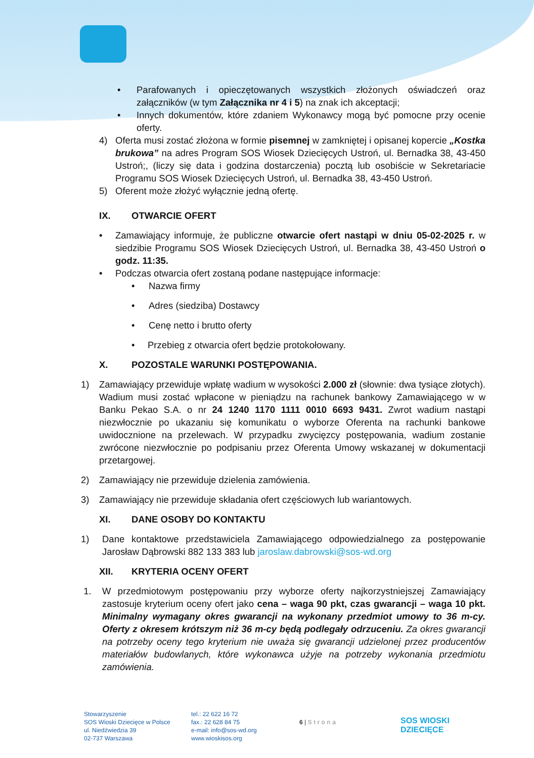• Parafowanych i opieczętowanych wszystkich złożonych oświadczeń oraz załączników (w tym Załącznika nr 4 i 5) na znak ich akceptacji;
• Innych dokumentów, które zdaniem Wykonawcy mogą być pomocne przy ocenie oferty.
4) Oferta musi zostać złożona w formie pisemnej w zamkniętej i opisanej kopercie „Kostka brukowa” na adres Program SOS Wiosek Dziecięcych Ustroń, ul. Bernadka 38, 43-450 Ustroń;, (liczy się data i godzina dostarczenia) pocztą lub osobiście w Sekretariacie Programu SOS Wiosek Dziecięcych Ustroń, ul. Bernadka 38, 43-450 Ustroń.
5) Oferent może złożyć wyłącznie jedną ofertę.
IX. OTWARCIE OFERT
• Zamawiający informuje, że publiczne otwarcie ofert nastąpi w dniu 05-02-2025 r. w siedzibie Programu SOS Wiosek Dziecięcych Ustroń, ul. Bernadka 38, 43-450 Ustroń o godz. 11:35.
• Podczas otwarcia ofert zostaną podane następujące informacje:
• Nazwa firmy
• Adres (siedziba) Dostawcy
• Cenę netto i brutto oferty
• Przebieg z otwarcia ofert będzie protokołowany.
X. POZOSTALE WARUNKI POSTĘPOWANIA.
1) Zamawiający przewiduje wpłatę wadium w wysokości 2.000 zł (słownie: dwa tysiące złotych). Wadium musi zostać wpłacone w pieniądzu na rachunek bankowy Zamawiającego w w Banku Pekao S.A. o nr 24 1240 1170 1111 0010 6693 9431. Zwrot wadium nastąpi niezwłocznie po ukazaniu się komunikatu o wyborze Oferenta na rachunki bankowe uwidocznione na przelewach. W przypadku zwycięzcy postępowania, wadium zostanie zwrócone niezwłocznie po podpisaniu przez Oferenta Umowy wskazanej w dokumentacji przetargowej.
2) Zamawiający nie przewiduje dzielenia zamówienia.
3) Zamawiający nie przewiduje składania ofert częściowych lub wariantowych.
XI. DANE OSOBY DO KONTAKTU
1) Dane kontaktowe przedstawiciela Zamawiającego odpowiedzialnego za postępowanie Jarosław Dąbrowski 882 133 383 lub jaroslaw.dabrowski@sos-wd.org
XII. KRYTERIA OCENY OFERT
1. W przedmiotowym postępowaniu przy wyborze oferty najkorzystniejszej Zamawiający zastosuje kryterium oceny ofert jako cena – waga 90 pkt, czas gwarancji – waga 10 pkt. Minimalny wymagany okres gwarancji na wykonany przedmiot umowy to 36 m-cy. Oferty z okresem krótszym niż 36 m-cy będą podlegały odrzuceniu. Za okres gwarancji na potrzeby oceny tego kryterium nie uważa się gwarancji udzielonej przez producentów materiałów budowlanych, które wykonawca użyje na potrzeby wykonania przedmiotu zamówienia.
Stowarzyszenie
SOS Wioski Dziecięce w Polsce
ul. Niedźwiedzia 39
02-737 Warszawa
tel.: 22 622 16 72
fax.: 22 628 84 75
e-mail: info@sos-wd.org
www.wioskisos.org
6 | Strona
SOS WIOSKI
DZIECIĘCE